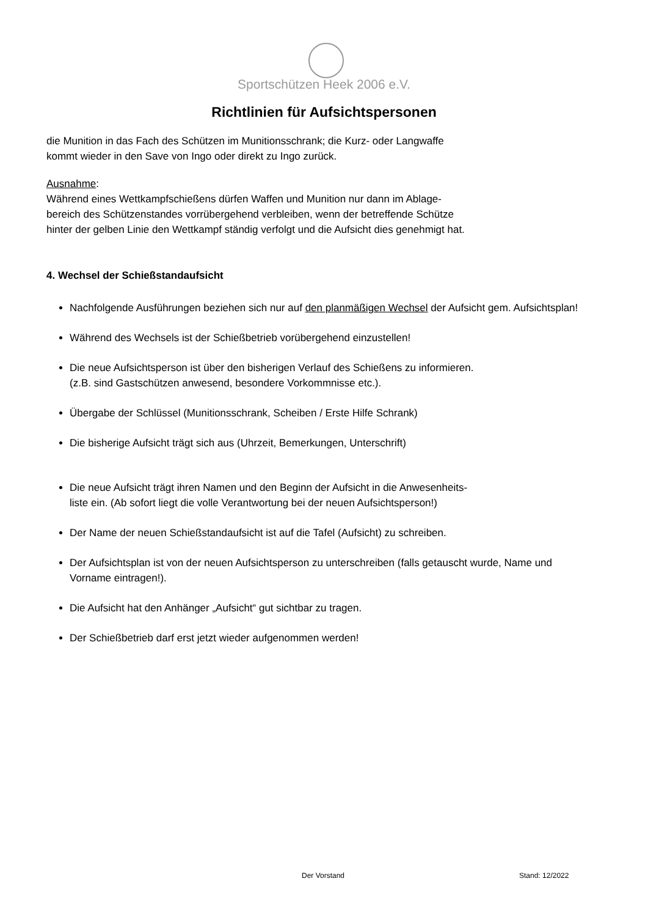Sportschützen Heek 2006 e.V.
Richtlinien für Aufsichtspersonen
die Munition in das Fach des Schützen im Munitionsschrank; die Kurz- oder Langwaffe
kommt wieder in den Save von Ingo oder direkt zu Ingo zurück.
Ausnahme:
Während eines Wettkampfschießens dürfen Waffen und Munition nur dann im Ablage-
bereich des Schützenstandes vorrübergehend verbleiben, wenn der betreffende Schütze
hinter der gelben Linie den Wettkampf ständig verfolgt und die Aufsicht dies genehmigt hat.
4. Wechsel der Schießstandaufsicht
Nachfolgende Ausführungen beziehen sich nur auf den planmäßigen Wechsel der Aufsicht gem. Aufsichtsplan!
Während des Wechsels ist der Schießbetrieb vorübergehend einzustellen!
Die neue Aufsichtsperson ist über den bisherigen Verlauf des Schießens zu informieren.
(z.B. sind Gastschützen anwesend, besondere Vorkommnisse etc.).
Übergabe der Schlüssel (Munitionsschrank, Scheiben / Erste Hilfe Schrank)
Die bisherige Aufsicht trägt sich aus (Uhrzeit, Bemerkungen, Unterschrift)
Die neue Aufsicht trägt ihren Namen und den Beginn der Aufsicht in die Anwesenheits-
liste ein. (Ab sofort liegt die volle Verantwortung bei der neuen Aufsichtsperson!)
Der Name der neuen Schießstandaufsicht ist auf die Tafel (Aufsicht) zu schreiben.
Der Aufsichtsplan ist von der neuen Aufsichtsperson zu unterschreiben (falls getauscht wurde, Name und Vorname eintragen!).
Die Aufsicht hat den Anhänger „Aufsicht“ gut sichtbar zu tragen.
Der Schießbetrieb darf erst jetzt wieder aufgenommen werden!
Der Vorstand Stand: 12/2022